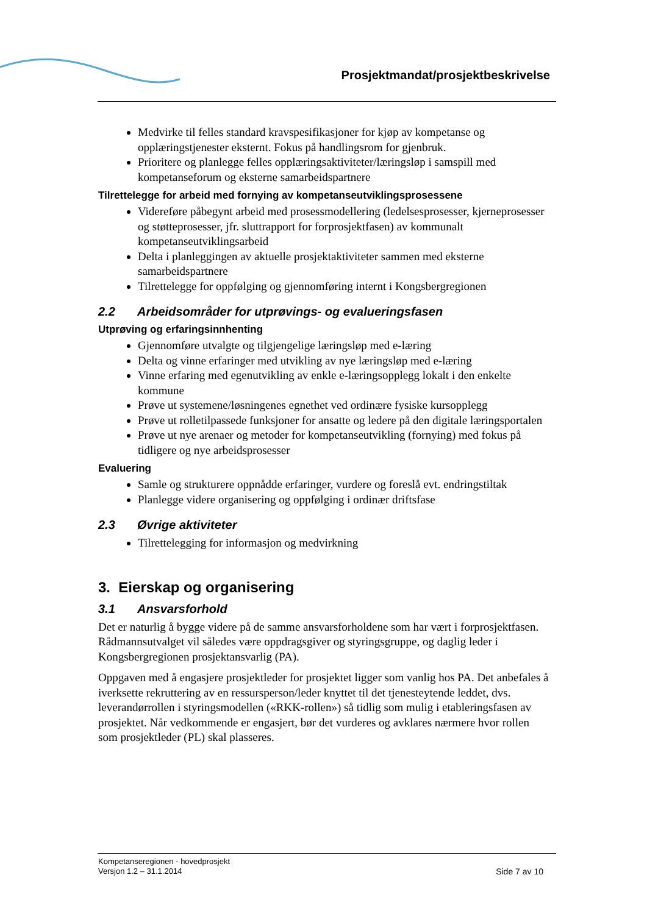Prosjektmandat/prosjektbeskrivelse
Medvirke til felles standard kravspesifikasjoner for kjøp av kompetanse og opplæringstjenester eksternt. Fokus på handlingsrom for gjenbruk.
Prioritere og planlegge felles opplæringsaktiviteter/læringsløp i samspill med kompetanseforum og eksterne samarbeidspartnere
Tilrettelegge for arbeid med fornying av kompetanseutviklingsprosessene
Videreføre påbegynt arbeid med prosessmodellering (ledelsesprosesser, kjerneprosesser og støtteprosesser, jfr. sluttrapport for forprosjektfasen) av kommunalt kompetanseutviklingsarbeid
Delta i planleggingen av aktuelle prosjektaktiviteter sammen med eksterne samarbeidspartnere
Tilrettelegge for oppfølging og gjennomføring internt i Kongsbergregionen
2.2 Arbeidsområder for utprøvings- og evalueringsfasen
Utprøving og erfaringsinnhenting
Gjennomføre utvalgte og tilgjengelige læringsløp med e-læring
Delta og vinne erfaringer med utvikling av nye læringsløp med e-læring
Vinne erfaring med egenutvikling av enkle e-læringsopplegg lokalt i den enkelte kommune
Prøve ut systemene/løsningenes egnethet ved ordinære fysiske kursopplegg
Prøve ut rolletilpassede funksjoner for ansatte og ledere på den digitale læringsportalen
Prøve ut nye arenaer og metoder for kompetanseutvikling (fornying) med fokus på tidligere og nye arbeidsprosesser
Evaluering
Samle og strukturere oppnådde erfaringer, vurdere og foreslå evt. endringstiltak
Planlegge videre organisering og oppfølging i ordinær driftsfase
2.3 Øvrige aktiviteter
Tilrettelegging for informasjon og medvirkning
3. Eierskap og organisering
3.1 Ansvarsforhold
Det er naturlig å bygge videre på de samme ansvarsforholdene som har vært i forprosjektfasen. Rådmannsutvalget vil således være oppdragsgiver og styringsgruppe, og daglig leder i Kongsbergregionen prosjektansvarlig (PA).
Oppgaven med å engasjere prosjektleder for prosjektet ligger som vanlig hos PA. Det anbefales å iverksette rekruttering av en ressursperson/leder knyttet til det tjenesteytende leddet, dvs. leverandørrollen i styringsmodellen («RKK-rollen») så tidlig som mulig i etableringsfasen av prosjektet. Når vedkommende er engasjert, bør det vurderes og avklares nærmere hvor rollen som prosjektleder (PL) skal plasseres.
Kompetanseregionen - hovedprosjekt
Versjon 1.2 – 31.1.2014 Side 7 av 10